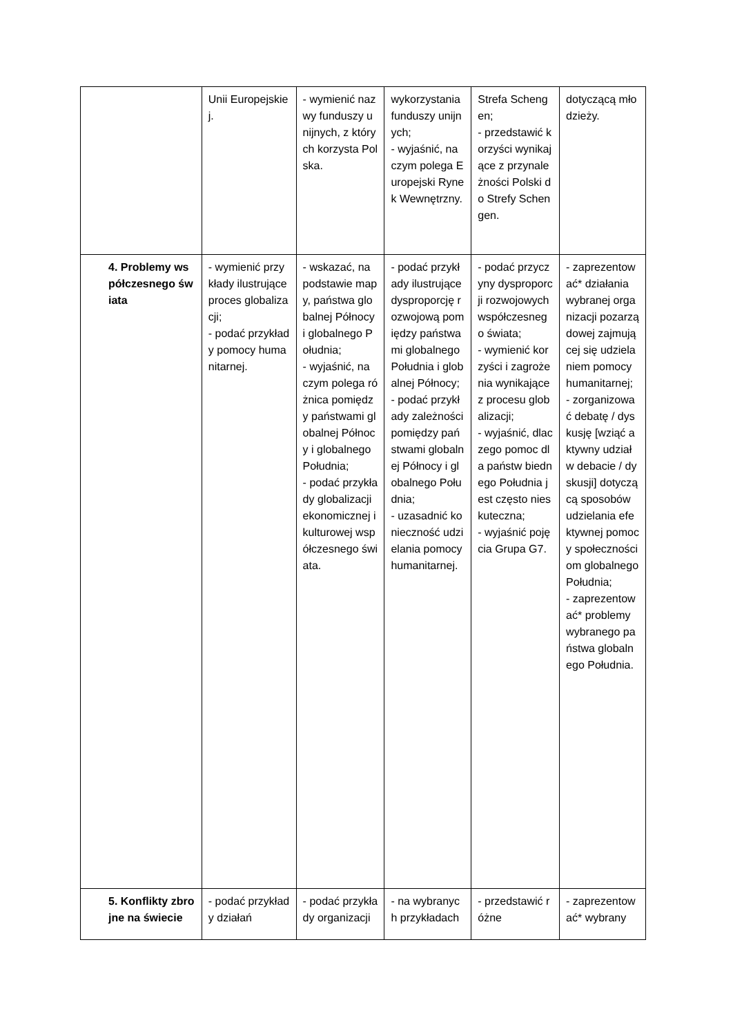| | Unii Europejskiej. | - wymienić nazwy funduszy unijnych, z których korzysta Polska. | wykorzystania funduszy unijnych; - wyjaśnić, na czym polega Europejski Rynek Wewnętrzny. | Strefa Schengen; - przedstawić korzyści wynikające z przynależności Polski do Strefy Schengen. | dotyczącą młodzieży. |
| 4. Problemy współczesnego świata | - wymienić przykłady ilustrujące proces globalizacji; - podać przykłady pomocy humanitarnej. | - wskazać, na podstawie mapy, państwa globalnej Północy i globalnego Południa; - wyjaśnić, na czym polega różnica pomiędzy państwami globalnej Północy i globalnego Południa; - podać przykłady globalizacji ekonomicznej i kulturowej współczesnego świata. | - podać przykłady ilustrujące dysproporcję rozwojową pomiędzy państwami globalnego Południa i globalnej Północy; - podać przykłady zależności pomiędzy państwami globalnej Północy i globalnego Południa; - uzasadnić konieczność udzielania pomocy humanitarnej. | - podać przyczyny dysproporcji rozwojowych współczesnego świata; - wymienić korzyści i zagrożenia wynikające z procesu globalizacji; - wyjaśnić, dlaczego pomoc dla państw biednego Południa jest często nieskuteczna; - wyjaśnić pojęcia Grupa G7. | - zaprezentować* działania wybranej organizacji pozarządowej zajmującej się udzielaniem pomocy humanitarnej; - zorganizować debatę / dyskusję [wziąć aktywny udział w debacie / dyskusji] dotyczącą sposobów udzielania efektywnej pomocy społecznościom globalnego Południa; - zaprezentować* problemy wybranego państwa globalnego Południa. |
| 5. Konflikty zbrojne na świecie | - podać przykłady działań | - podać przykłady organizacji | - na wybranych przykładach | - przedstawić różne | - zaprezentować* wybrany |